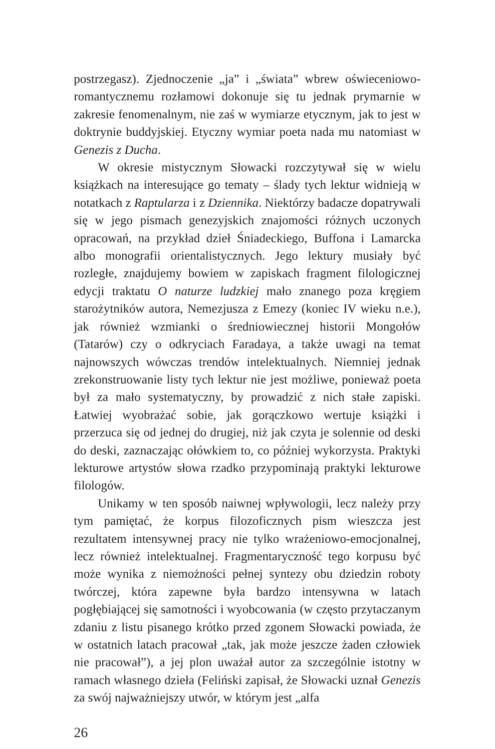postrzegasz). Zjednoczenie „ja” i „świata” wbrew oświeceniowo­-romantycznemu rozłamowi dokonuje się tu jednak prymarnie w zakresie fenomenalnym, nie zaś w wymiarze etycznym, jak to jest w doktrynie buddyjskiej. Etyczny wymiar poeta nada mu natomiast w Genezis z Ducha.
W okresie mistycznym Słowacki rozczytywał się w wielu książkach na interesujące go tematy – ślady tych lektur widnieją w notatkach z Raptularza i z Dziennika. Niektórzy badacze dopatrywali się w jego pismach genezyjskich znajomości różnych uczonych opracowań, na przykład dzieł Śniadeckiego, Buffona i Lamarcka albo monografii orientalistycznych. Jego lektury musiały być rozległe, znajdujemy bowiem w zapiskach fragment filologicznej edycji traktatu O naturze ludzkiej mało znanego poza kręgiem starożytników autora, Nemezjusza z Emezy (koniec IV wieku n.e.), jak również wzmianki o średniowiecznej historii Mongołów (Tatarów) czy o odkryciach Faradaya, a także uwagi na temat najnowszych wówczas trendów intelektualnych. Niemniej jednak zrekonstruowanie listy tych lektur nie jest możliwe, ponieważ poeta był za mało systematyczny, by prowadzić z nich stałe zapiski. Łatwiej wyobrażać sobie, jak gorączkowo wertuje książki i przerzuca się od jednej do drugiej, niż jak czyta je solennie od deski do deski, zaznaczając ołówkiem to, co później wykorzysta. Praktyki lekturowe artystów słowa rzadko przypominają praktyki lekturowe filologów.
Unikamy w ten sposób naiwnej wpływologii, lecz należy przy tym pamiętać, że korpus filozoficznych pism wieszcza jest rezultatem intensywnej pracy nie tylko wrażeniowo-emocjonalnej, lecz również intelektualnej. Fragmentaryczność tego korpusu być może wynika z niemożności pełnej syntezy obu dziedzin roboty twórczej, która zapewne była bardzo intensywna w latach pogłębiającej się samotności i wyobcowania (w często przytaczanym zdaniu z listu pisanego krótko przed zgonem Słowacki powiada, że w ostatnich latach pracował „tak, jak może jeszcze żaden człowiek nie pracował”), a jej plon uważał autor za szczególnie istotny w ramach własnego dzieła (Feliński zapisał, że Słowacki uznał Genezis za swój najważniejszy utwór, w którym jest „alfa
26